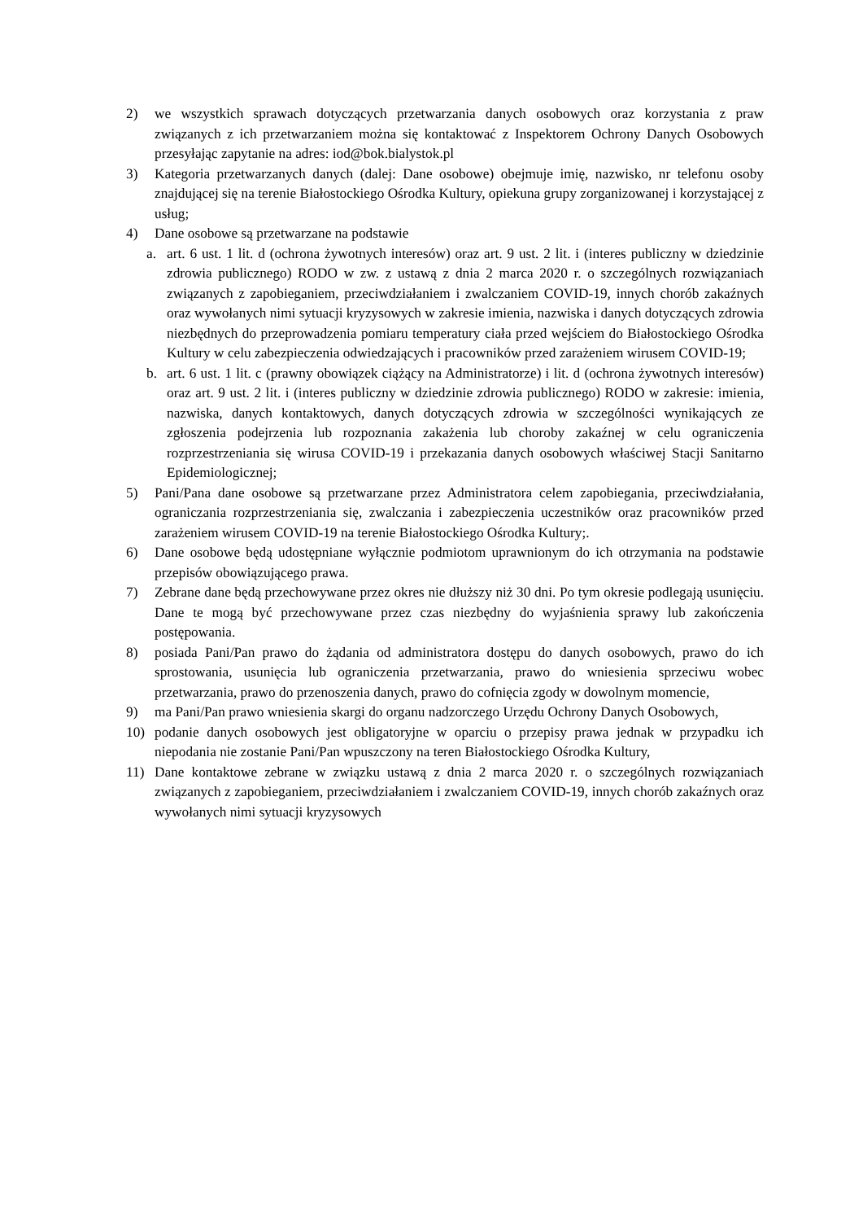2) we wszystkich sprawach dotyczących przetwarzania danych osobowych oraz korzystania z praw związanych z ich przetwarzaniem można się kontaktować z Inspektorem Ochrony Danych Osobowych przesyłając zapytanie na adres: iod@bok.bialystok.pl
3) Kategoria przetwarzanych danych (dalej: Dane osobowe) obejmuje imię, nazwisko, nr telefonu osoby znajdującej się na terenie Białostockiego Ośrodka Kultury, opiekuna grupy zorganizowanej i korzystającej z usług;
4) Dane osobowe są przetwarzane na podstawie
a. art. 6 ust. 1 lit. d (ochrona żywotnych interesów) oraz art. 9 ust. 2 lit. i (interes publiczny w dziedzinie zdrowia publicznego) RODO w zw. z ustawą z dnia 2 marca 2020 r. o szczególnych rozwiązaniach związanych z zapobieganiem, przeciwdziałaniem i zwalczaniem COVID-19, innych chorób zakaźnych oraz wywołanych nimi sytuacji kryzysowych w zakresie imienia, nazwiska i danych dotyczących zdrowia niezbędnych do przeprowadzenia pomiaru temperatury ciała przed wejściem do Białostockiego Ośrodka Kultury w celu zabezpieczenia odwiedzających i pracowników przed zarażeniem wirusem COVID-19;
b. art. 6 ust. 1 lit. c (prawny obowiązek ciążący na Administratorze) i lit. d (ochrona żywotnych interesów) oraz art. 9 ust. 2 lit. i (interes publiczny w dziedzinie zdrowia publicznego) RODO w zakresie: imienia, nazwiska, danych kontaktowych, danych dotyczących zdrowia w szczególności wynikających ze zgłoszenia podejrzenia lub rozpoznania zakażenia lub choroby zakaźnej w celu ograniczenia rozprzestrzeniania się wirusa COVID-19 i przekazania danych osobowych właściwej Stacji Sanitarno Epidemiologicznej;
5) Pani/Pana dane osobowe są przetwarzane przez Administratora celem zapobiegania, przeciwdziałania, ograniczania rozprzestrzeniania się, zwalczania i zabezpieczenia uczestników oraz pracowników przed zarażeniem wirusem COVID-19 na terenie Białostockiego Ośrodka Kultury;.
6) Dane osobowe będą udostępniane wyłącznie podmiotom uprawnionym do ich otrzymania na podstawie przepisów obowiązującego prawa.
7) Zebrane dane będą przechowywane przez okres nie dłuższy niż 30 dni. Po tym okresie podlegają usunięciu. Dane te mogą być przechowywane przez czas niezbędny do wyjaśnienia sprawy lub zakończenia postępowania.
8) posiada Pani/Pan prawo do żądania od administratora dostępu do danych osobowych, prawo do ich sprostowania, usunięcia lub ograniczenia przetwarzania, prawo do wniesienia sprzeciwu wobec przetwarzania, prawo do przenoszenia danych, prawo do cofnięcia zgody w dowolnym momencie,
9) ma Pani/Pan prawo wniesienia skargi do organu nadzorczego Urzędu Ochrony Danych Osobowych,
10) podanie danych osobowych jest obligatoryjne w oparciu o przepisy prawa jednak w przypadku ich niepodania nie zostanie Pani/Pan wpuszczony na teren Białostockiego Ośrodka Kultury,
11) Dane kontaktowe zebrane w związku ustawą z dnia 2 marca 2020 r. o szczególnych rozwiązaniach związanych z zapobieganiem, przeciwdziałaniem i zwalczaniem COVID-19, innych chorób zakaźnych oraz wywołanych nimi sytuacji kryzysowych